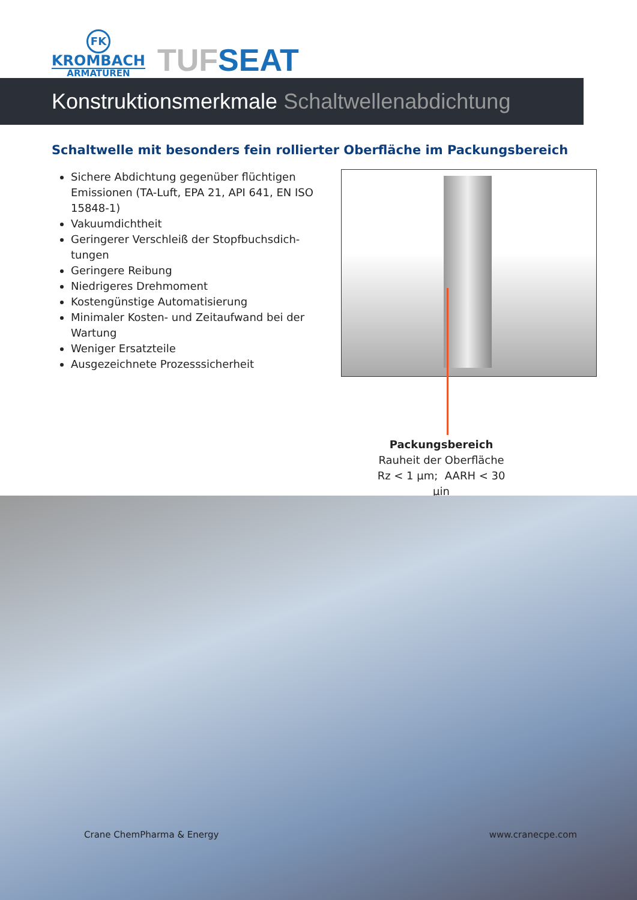FK
KROMBACH
ARMATUREN
TUFSEAT
Konstruktionsmerkmale Schaltwellenabdichtung
Schaltwelle mit besonders fein rollierter Oberfläche im Packungsbereich
Sichere Abdichtung gegenüber flüchtigen Emissionen (TA-Luft, EPA 21, API 641, EN ISO 15848-1)
Vakuumdichtheit
Geringerer Verschleiß der Stopfbuchsdich-tungen
Geringere Reibung
Niedrigeres Drehmoment
Kostengünstige Automatisierung
Minimaler Kosten- und Zeitaufwand bei der Wartung
Weniger Ersatzteile
Ausgezeichnete Prozesssicherheit
Packungsbereich
Rauheit der Oberfläche
Rz < 1 µm; AARH < 30 µin
Crane ChemPharma & Energy www.cranecpe.com